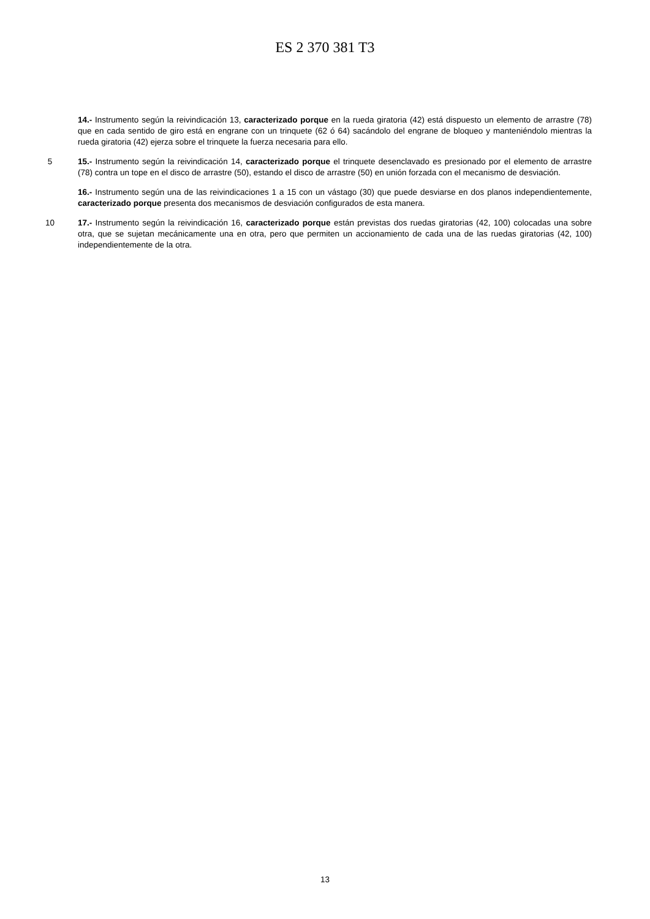ES 2 370 381 T3
14.- Instrumento según la reivindicación 13, caracterizado porque en la rueda giratoria (42) está dispuesto un elemento de arrastre (78) que en cada sentido de giro está en engrane con un trinquete (62 ó 64) sacándolo del engrane de bloqueo y manteniéndolo mientras la rueda giratoria (42) ejerza sobre el trinquete la fuerza necesaria para ello.
5 15.- Instrumento según la reivindicación 14, caracterizado porque el trinquete desenclavado es presionado por el elemento de arrastre (78) contra un tope en el disco de arrastre (50), estando el disco de arrastre (50) en unión forzada con el mecanismo de desviación.
16.- Instrumento según una de las reivindicaciones 1 a 15 con un vástago (30) que puede desviarse en dos planos independientemente, caracterizado porque presenta dos mecanismos de desviación configurados de esta manera.
10 17.- Instrumento según la reivindicación 16, caracterizado porque están previstas dos ruedas giratorias (42, 100) colocadas una sobre otra, que se sujetan mecánicamente una en otra, pero que permiten un accionamiento de cada una de las ruedas giratorias (42, 100) independientemente de la otra.
13